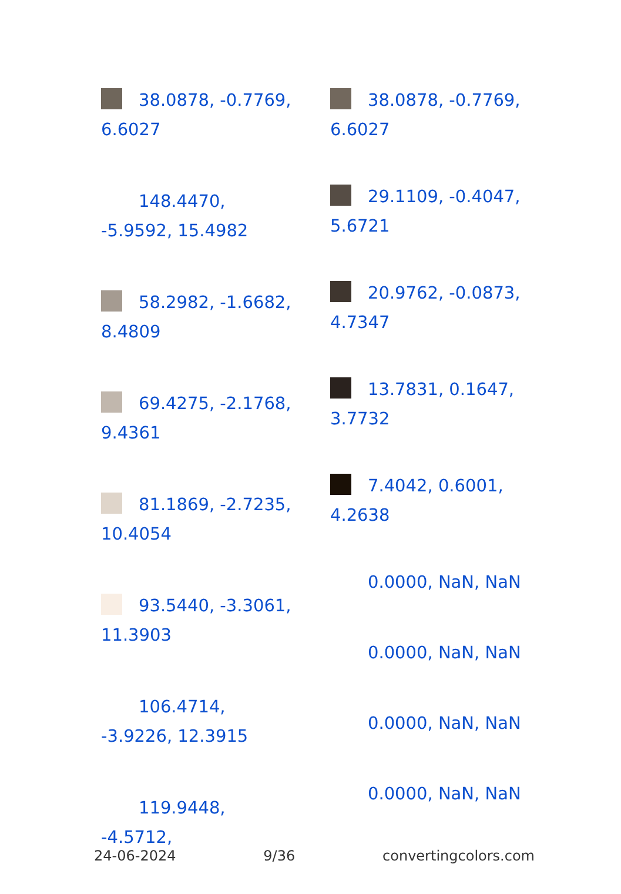38.0878, -0.7769, 6.6027
148.4470, -5.9592, 15.4982
58.2982, -1.6682, 8.4809
69.4275, -2.1768, 9.4361
81.1869, -2.7235, 10.4054
93.5440, -3.3061, 11.3903
106.4714, -3.9226, 12.3915
119.9448, -4.5712,
38.0878, -0.7769, 6.6027
29.1109, -0.4047, 5.6721
20.9762, -0.0873, 4.7347
13.7831, 0.1647, 3.7732
7.4042, 0.6001, 4.2638
0.0000, NaN, NaN
0.0000, NaN, NaN
0.0000, NaN, NaN
0.0000, NaN, NaN
24-06-2024 9/36 convertingcolors.com